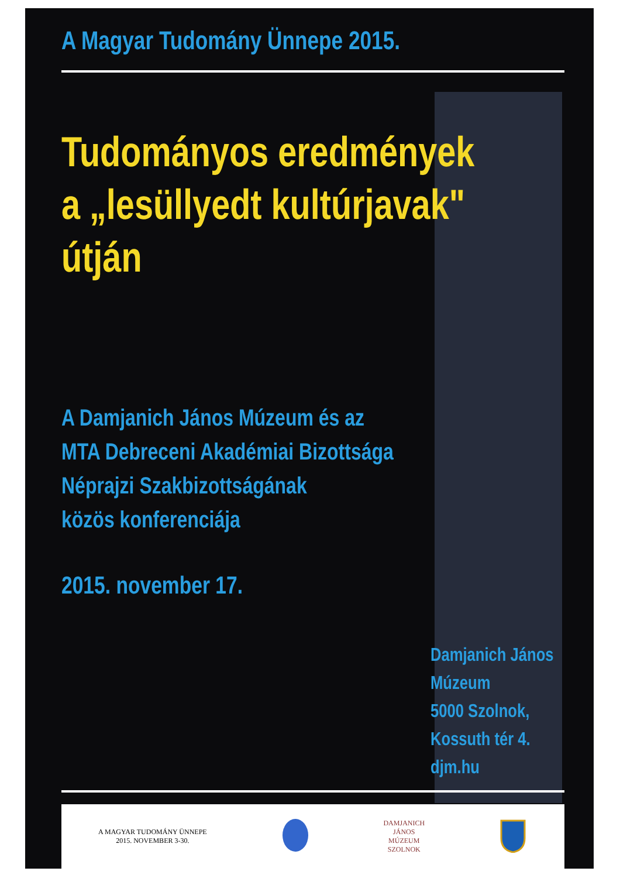A Magyar Tudomány Ünnepe 2015.
Tudományos eredmények
a „lesüllyedt kultúrjavak"
útján
A Damjanich János Múzeum és az
MTA Debreceni Akadémiai Bizottsága
Néprajzi Szakbizottságának
közös konferenciája
2015. november 17.
Damjanich János
Múzeum
5000 Szolnok,
Kossuth tér 4.
djm.hu
A MAGYAR TUDOMÁNY ÜNNEPE
2015. NOVEMBER 3-30.
DAMJANICH
JÁNOS
MÚZEUM
SZOLNOK